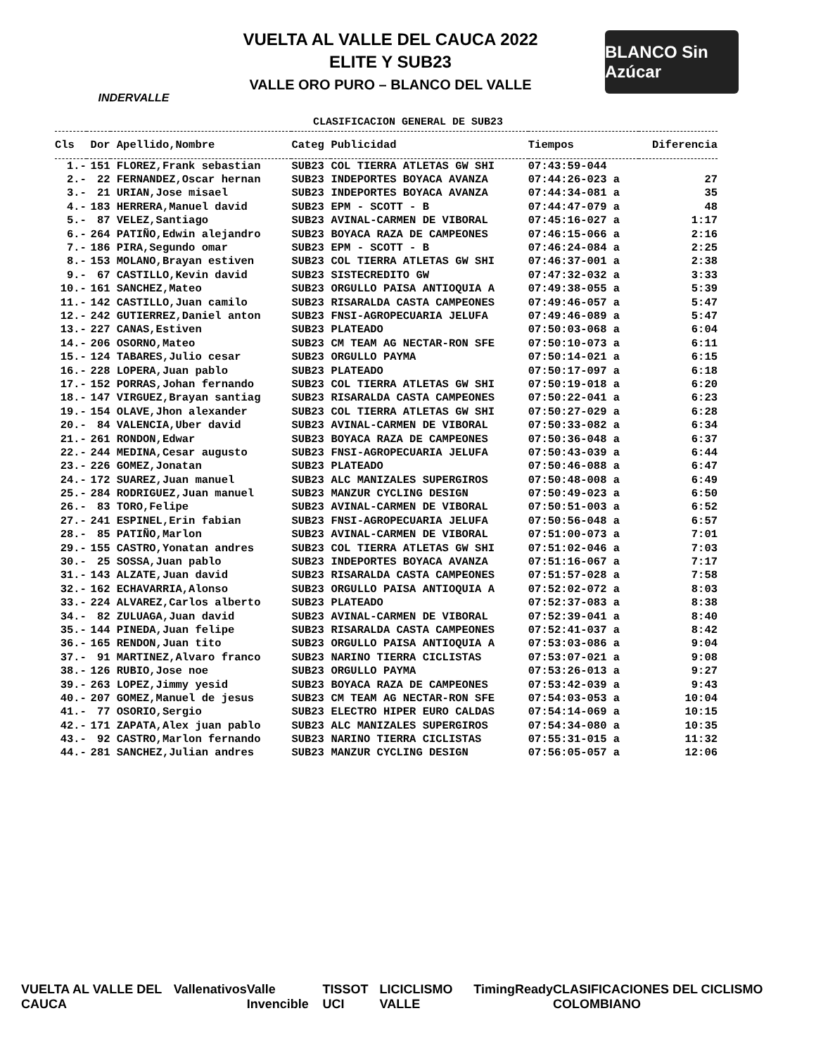INDERVALLE
VUELTA AL VALLE DEL CAUCA 2022
ELITE Y SUB23
VALLE ORO PURO – BLANCO DEL VALLE
BLANCO Sin Azúcar
CLASIFICACION GENERAL DE SUB23
| Cls | Dor | Apellido,Nombre | Categ | Publicidad | Tiempos | Diferencia |
| --- | --- | --- | --- | --- | --- | --- |
| 1.- | 151 | FLOREZ,Frank sebastian | SUB23 | COL TIERRA ATLETAS GW SHI | 07:43:59-044 | |
| 2.- | 22 | FERNANDEZ,Oscar hernan | SUB23 | INDEPORTES BOYACA AVANZA | 07:44:26-023 a | 27 |
| 3.- | 21 | URIAN,Jose misael | SUB23 | INDEPORTES BOYACA AVANZA | 07:44:34-081 a | 35 |
| 4.- | 183 | HERRERA,Manuel david | SUB23 | EPM - SCOTT - B | 07:44:47-079 a | 48 |
| 5.- | 87 | VELEZ,Santiago | SUB23 | AVINAL-CARMEN DE VIBORAL | 07:45:16-027 a | 1:17 |
| 6.- | 264 | PATIÑO,Edwin alejandro | SUB23 | BOYACA RAZA DE CAMPEONES | 07:46:15-066 a | 2:16 |
| 7.- | 186 | PIRA,Segundo omar | SUB23 | EPM - SCOTT - B | 07:46:24-084 a | 2:25 |
| 8.- | 153 | MOLANO,Brayan estiven | SUB23 | COL TIERRA ATLETAS GW SHI | 07:46:37-001 a | 2:38 |
| 9.- | 67 | CASTILLO,Kevin david | SUB23 | SISTECREDITO GW | 07:47:32-032 a | 3:33 |
| 10.- | 161 | SANCHEZ,Mateo | SUB23 | ORGULLO PAISA ANTIOQUIA A | 07:49:38-055 a | 5:39 |
| 11.- | 142 | CASTILLO,Juan camilo | SUB23 | RISARALDA CASTA CAMPEONES | 07:49:46-057 a | 5:47 |
| 12.- | 242 | GUTIERREZ,Daniel anton | SUB23 | FNSI-AGROPECUARIA JELUFA | 07:49:46-089 a | 5:47 |
| 13.- | 227 | CANAS,Estiven | SUB23 | PLATEADO | 07:50:03-068 a | 6:04 |
| 14.- | 206 | OSORNO,Mateo | SUB23 | CM TEAM AG NECTAR-RON SFE | 07:50:10-073 a | 6:11 |
| 15.- | 124 | TABARES,Julio cesar | SUB23 | ORGULLO PAYMA | 07:50:14-021 a | 6:15 |
| 16.- | 228 | LOPERA,Juan pablo | SUB23 | PLATEADO | 07:50:17-097 a | 6:18 |
| 17.- | 152 | PORRAS,Johan fernando | SUB23 | COL TIERRA ATLETAS GW SHI | 07:50:19-018 a | 6:20 |
| 18.- | 147 | VIRGUEZ,Brayan santiag | SUB23 | RISARALDA CASTA CAMPEONES | 07:50:22-041 a | 6:23 |
| 19.- | 154 | OLAVE,Jhon alexander | SUB23 | COL TIERRA ATLETAS GW SHI | 07:50:27-029 a | 6:28 |
| 20.- | 84 | VALENCIA,Uber david | SUB23 | AVINAL-CARMEN DE VIBORAL | 07:50:33-082 a | 6:34 |
| 21.- | 261 | RONDON,Edwar | SUB23 | BOYACA RAZA DE CAMPEONES | 07:50:36-048 a | 6:37 |
| 22.- | 244 | MEDINA,Cesar augusto | SUB23 | FNSI-AGROPECUARIA JELUFA | 07:50:43-039 a | 6:44 |
| 23.- | 226 | GOMEZ,Jonatan | SUB23 | PLATEADO | 07:50:46-088 a | 6:47 |
| 24.- | 172 | SUAREZ,Juan manuel | SUB23 | ALC MANIZALES SUPERGIROS | 07:50:48-008 a | 6:49 |
| 25.- | 284 | RODRIGUEZ,Juan manuel | SUB23 | MANZUR CYCLING DESIGN | 07:50:49-023 a | 6:50 |
| 26.- | 83 | TORO,Felipe | SUB23 | AVINAL-CARMEN DE VIBORAL | 07:50:51-003 a | 6:52 |
| 27.- | 241 | ESPINEL,Erin fabian | SUB23 | FNSI-AGROPECUARIA JELUFA | 07:50:56-048 a | 6:57 |
| 28.- | 85 | PATIÑO,Marlon | SUB23 | AVINAL-CARMEN DE VIBORAL | 07:51:00-073 a | 7:01 |
| 29.- | 155 | CASTRO,Yonatan andres | SUB23 | COL TIERRA ATLETAS GW SHI | 07:51:02-046 a | 7:03 |
| 30.- | 25 | SOSSA,Juan pablo | SUB23 | INDEPORTES BOYACA AVANZA | 07:51:16-067 a | 7:17 |
| 31.- | 143 | ALZATE,Juan david | SUB23 | RISARALDA CASTA CAMPEONES | 07:51:57-028 a | 7:58 |
| 32.- | 162 | ECHAVARRIA,Alonso | SUB23 | ORGULLO PAISA ANTIOQUIA A | 07:52:02-072 a | 8:03 |
| 33.- | 224 | ALVAREZ,Carlos alberto | SUB23 | PLATEADO | 07:52:37-083 a | 8:38 |
| 34.- | 82 | ZULUAGA,Juan david | SUB23 | AVINAL-CARMEN DE VIBORAL | 07:52:39-041 a | 8:40 |
| 35.- | 144 | PINEDA,Juan felipe | SUB23 | RISARALDA CASTA CAMPEONES | 07:52:41-037 a | 8:42 |
| 36.- | 165 | RENDON,Juan tito | SUB23 | ORGULLO PAISA ANTIOQUIA A | 07:53:03-086 a | 9:04 |
| 37.- | 91 | MARTINEZ,Alvaro franco | SUB23 | NARINO TIERRA CICLISTAS | 07:53:07-021 a | 9:08 |
| 38.- | 126 | RUBIO,Jose noe | SUB23 | ORGULLO PAYMA | 07:53:26-013 a | 9:27 |
| 39.- | 263 | LOPEZ,Jimmy yesid | SUB23 | BOYACA RAZA DE CAMPEONES | 07:53:42-039 a | 9:43 |
| 40.- | 207 | GOMEZ,Manuel de jesus | SUB23 | CM TEAM AG NECTAR-RON SFE | 07:54:03-053 a | 10:04 |
| 41.- | 77 | OSORIO,Sergio | SUB23 | ELECTRO HIPER EURO CALDAS | 07:54:14-069 a | 10:15 |
| 42.- | 171 | ZAPATA,Alex juan pablo | SUB23 | ALC MANIZALES SUPERGIROS | 07:54:34-080 a | 10:35 |
| 43.- | 92 | CASTRO,Marlon fernando | SUB23 | NARINO TIERRA CICLISTAS | 07:55:31-015 a | 11:32 |
| 44.- | 281 | SANCHEZ,Julian andres | SUB23 | MANZUR CYCLING DESIGN | 07:56:05-057 a | 12:06 |
VUELTA AL VALLE DEL CAUCA Valle nativos Valle Invencible TISSOT UCI LICICLISMO VALLE TimingReady CLASIFICACIONES DEL CICLISMO COLOMBIANO